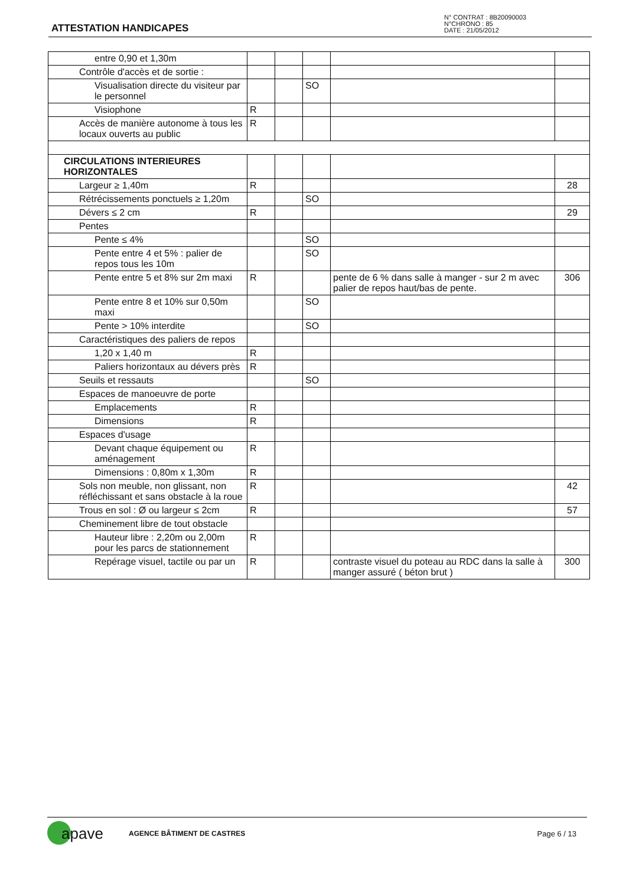ATTESTATION HANDICAPES
N° CONTRAT : 8B20090003
N°CHRONO : 85
DATE : 21/05/2012
| entre 0,90 et 1,30m | | | | | |
| Contrôle d'accès et de sortie : | | | | | |
| Visualisation directe du visiteur par le personnel | | | SO | | |
| Visiophone | R | | | | |
| Accès de manière autonome à tous les locaux ouverts au public | R | | | | |
| CIRCULATIONS INTERIEURES HORIZONTALES | | | | | |
| Largeur ≥ 1,40m | R | | | | 28 |
| Rétrécissements ponctuels ≥ 1,20m | | | SO | | |
| Dévers ≤ 2 cm | R | | | | 29 |
| Pentes | | | | | |
| Pente ≤ 4% | | | SO | | |
| Pente entre 4 et 5% : palier de repos tous les 10m | | | SO | | |
| Pente entre 5 et 8% sur 2m maxi | R | | | pente de 6 % dans salle à manger - sur 2 m avec palier de repos haut/bas de pente. | 306 |
| Pente entre 8 et 10% sur 0,50m maxi | | | SO | | |
| Pente > 10% interdite | | | SO | | |
| Caractéristiques des paliers de repos | | | | | |
| 1,20 x 1,40 m | R | | | | |
| Paliers horizontaux au dévers près | R | | | | |
| Seuils et ressauts | | | SO | | |
| Espaces de manoeuvre de porte | | | | | |
| Emplacements | R | | | | |
| Dimensions | R | | | | |
| Espaces d'usage | | | | | |
| Devant chaque équipement ou aménagement | R | | | | |
| Dimensions : 0,80m x 1,30m | R | | | | |
| Sols non meuble, non glissant, non réfléchissant et sans obstacle à la roue | R | | | | 42 |
| Trous en sol : Ø ou largeur ≤ 2cm | R | | | | 57 |
| Cheminement libre de tout obstacle | | | | | |
| Hauteur libre : 2,20m ou 2,00m pour les parcs de stationnement | R | | | | |
| Repérage visuel, tactile ou par un | R | | | contraste visuel du poteau au RDC dans la salle à manger assuré ( béton brut ) | 300 |
apave AGENCE BÂTIMENT DE CASTRES Page 6 / 13